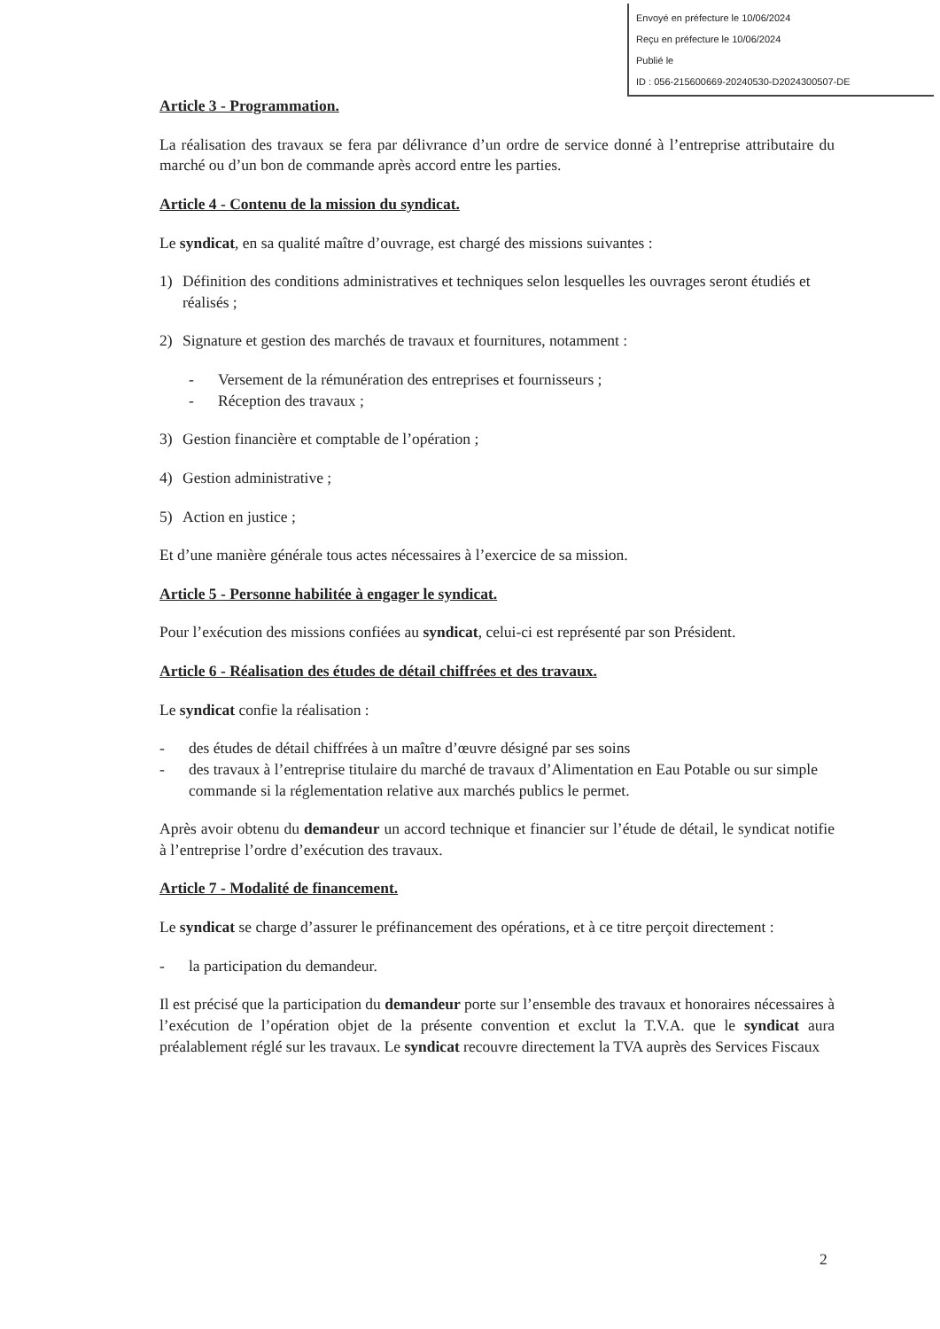Envoyé en préfecture le 10/06/2024
Reçu en préfecture le 10/06/2024
Publié le
ID : 056-215600669-20240530-D2024300507-DE
Article 3 - Programmation.
La réalisation des travaux se fera par délivrance d’un ordre de service donné à l’entreprise attributaire du marché ou d’un bon de commande après accord entre les parties.
Article 4 - Contenu de la mission du syndicat.
Le syndicat, en sa qualité maître d’ouvrage, est chargé des missions suivantes :
1) Définition des conditions administratives et techniques selon lesquelles les ouvrages seront étudiés et réalisés ;
2) Signature et gestion des marchés de travaux et fournitures, notamment :
- Versement de la rémunération des entreprises et fournisseurs ;
- Réception des travaux ;
3) Gestion financière et comptable de l’opération ;
4) Gestion administrative ;
5) Action en justice ;
Et d’une manière générale tous actes nécessaires à l’exercice de sa mission.
Article 5 - Personne habilitée à engager le syndicat.
Pour l’exécution des missions confiées au syndicat, celui-ci est représenté par son Président.
Article 6 - Réalisation des études de détail chiffrées et des travaux.
Le syndicat confie la réalisation :
- des études de détail chiffrées à un maître d’œuvre désigné par ses soins
- des travaux à l’entreprise titulaire du marché de travaux d’Alimentation en Eau Potable ou sur simple commande si la réglementation relative aux marchés publics le permet.
Après avoir obtenu du demandeur un accord technique et financier sur l’étude de détail, le syndicat notifie à l’entreprise l’ordre d’exécution des travaux.
Article 7 - Modalité de financement.
Le syndicat se charge d’assurer le préfinancement des opérations, et à ce titre perçoit directement :
- la participation du demandeur.
Il est précisé que la participation du demandeur porte sur l’ensemble des travaux et honoraires nécessaires à l’exécution de l’opération objet de la présente convention et exclut la T.V.A. que le syndicat aura préalablement réglé sur les travaux. Le syndicat recouvre directement la TVA auprès des Services Fiscaux
2